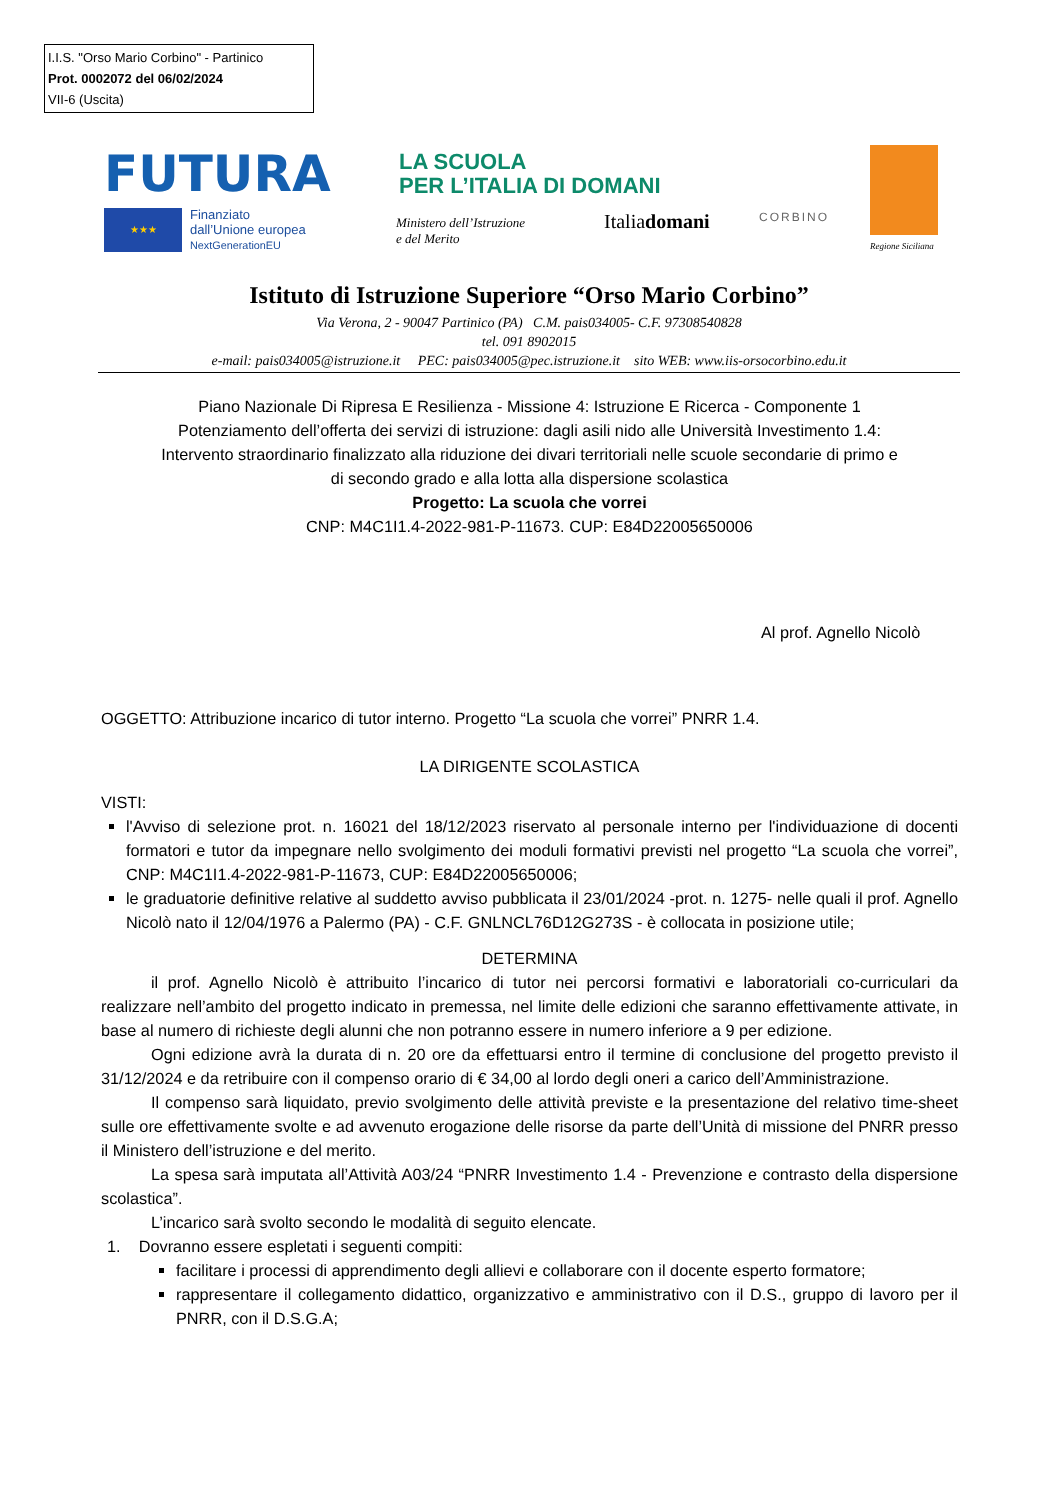I.I.S. "Orso Mario Corbino" - Partinico
Prot. 0002072 del 06/02/2024
VII-6 (Uscita)
FUTURA
LA SCUOLA
PER L’ITALIA DI DOMANI
★★★
Finanziato
dall’Unione europea
NextGenerationEU
Ministero dell’Istruzione
e del Merito
Italiadomani CORBINO
Regione Siciliana
Istituto di Istruzione Superiore “Orso Mario Corbino”
Via Verona, 2 - 90047 Partinico (PA) C.M. pais034005- C.F. 97308540828
tel. 091 8902015
e-mail: pais034005@istruzione.it PEC: pais034005@pec.istruzione.it sito WEB: www.iis-orsocorbino.edu.it
Piano Nazionale Di Ripresa E Resilienza - Missione 4: Istruzione E Ricerca - Componente 1
Potenziamento dell’offerta dei servizi di istruzione: dagli asili nido alle Università Investimento 1.4:
Intervento straordinario finalizzato alla riduzione dei divari territoriali nelle scuole secondarie di primo e
di secondo grado e alla lotta alla dispersione scolastica
Progetto: La scuola che vorrei
CNP: M4C1I1.4-2022-981-P-11673. CUP: E84D22005650006
Al prof. Agnello Nicolò
OGGETTO: Attribuzione incarico di tutor interno. Progetto “La scuola che vorrei” PNRR 1.4.
LA DIRIGENTE SCOLASTICA
VISTI:
l'Avviso di selezione prot. n. 16021 del 18/12/2023 riservato al personale interno per l'individuazione di docenti formatori e tutor da impegnare nello svolgimento dei moduli formativi previsti nel progetto “La scuola che vorrei”, CNP: M4C1I1.4-2022-981-P-11673, CUP: E84D22005650006;
le graduatorie definitive relative al suddetto avviso pubblicata il 23/01/2024 -prot. n. 1275- nelle quali il prof. Agnello Nicolò nato il 12/04/1976 a Palermo (PA) - C.F. GNLNCL76D12G273S - è collocata in posizione utile;
DETERMINA
il prof. Agnello Nicolò è attribuito l’incarico di tutor nei percorsi formativi e laboratoriali co-curriculari da realizzare nell’ambito del progetto indicato in premessa, nel limite delle edizioni che saranno effettivamente attivate, in base al numero di richieste degli alunni che non potranno essere in numero inferiore a 9 per edizione.
Ogni edizione avrà la durata di n. 20 ore da effettuarsi entro il termine di conclusione del progetto previsto il 31/12/2024 e da retribuire con il compenso orario di € 34,00 al lordo degli oneri a carico dell’Amministrazione.
Il compenso sarà liquidato, previo svolgimento delle attività previste e la presentazione del relativo time-sheet sulle ore effettivamente svolte e ad avvenuto erogazione delle risorse da parte dell’Unità di missione del PNRR presso il Ministero dell’istruzione e del merito.
La spesa sarà imputata all’Attività A03/24 “PNRR Investimento 1.4 - Prevenzione e contrasto della dispersione scolastica”.
L’incarico sarà svolto secondo le modalità di seguito elencate.
1. Dovranno essere espletati i seguenti compiti:
facilitare i processi di apprendimento degli allievi e collaborare con il docente esperto formatore;
rappresentare il collegamento didattico, organizzativo e amministrativo con il D.S., gruppo di lavoro per il PNRR, con il D.S.G.A;